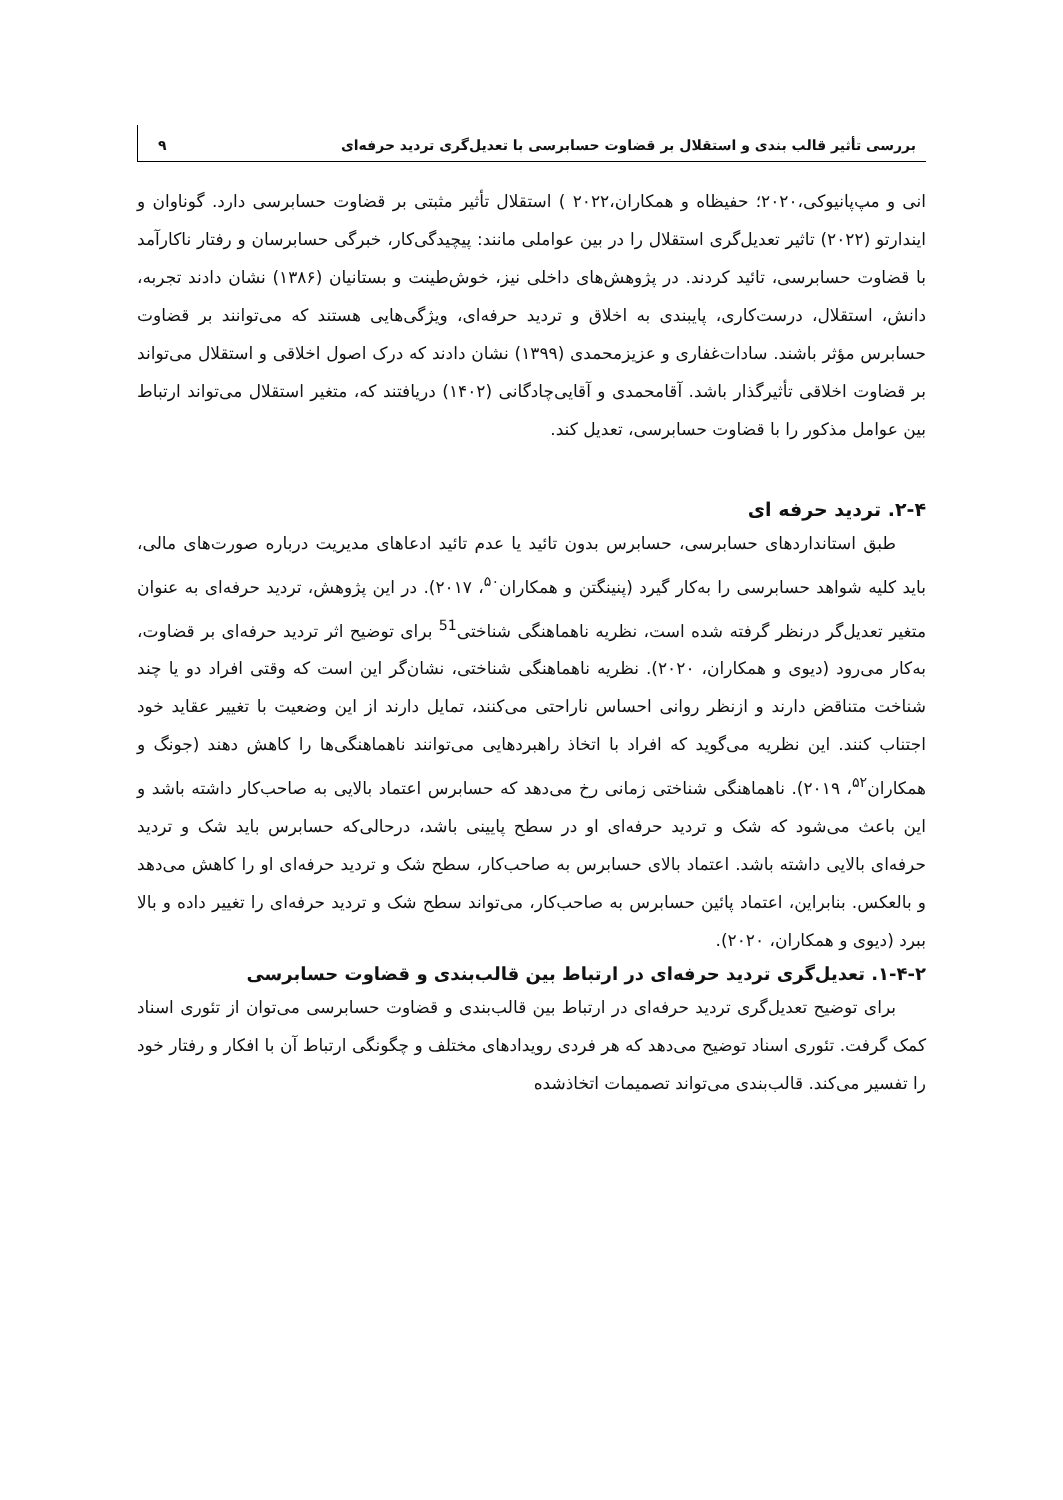بررسی تأثیر قالب بندی و استقلال بر قضاوت حسابرسی با تعدیل‌گری تردید حرفه‌ای ۹
انی و مپ‌پانیوکی،۲۰۲۰؛ حفیظاه و همکاران،۲۰۲۲ ) استقلال تأثیر مثبتی بر قضاوت حسابرسی دارد. گوناوان و ایندارتو (۲۰۲۲) تاثیر تعدیل‌گری استقلال را در بین عواملی مانند: پیچیدگی‌کار، خبرگی حسابرسان و رفتار ناکارآمد با قضاوت حسابرسی، تائید کردند. در پژوهش‌های داخلی نیز، خوش‌طینت و بستانیان (۱۳۸۶) نشان دادند تجربه، دانش، استقلال، درست‌کاری، پایبندی به اخلاق و تردید حرفه‌ای، ویژگی‌هایی هستند که می‌توانند بر قضاوت حسابرس مؤثر باشند. سادات‌غفاری و عزیزمحمدی (۱۳۹۹) نشان دادند که درک اصول اخلاقی و استقلال می‌تواند بر قضاوت اخلاقی تأثیرگذار باشد. آقامحمدی و آقایی‌چادگانی (۱۴۰۲) دریافتند که، متغیر استقلال می‌تواند ارتباط بین عوامل مذکور را با قضاوت حسابرسی، تعدیل کند.
۲-۴. تردید حرفه ای
طبق استانداردهای حسابرسی، حسابرس بدون تائید یا عدم تائید ادعاهای مدیریت درباره صورت‌های مالی، باید کلیه شواهد حسابرسی را به‌کار گیرد (پنینگتن و همکاران<sup>۵۰</sup>، ۲۰۱۷). در این پژوهش، تردید حرفه‌ای به عنوان متغیر تعدیل‌گر درنظر گرفته شده است، نظریه ناهماهنگی شناختی<sup>51</sup> برای توضیح اثر تردید حرفه‌ای بر قضاوت، به‌کار می‌رود (دیوی و همکاران، ۲۰۲۰). نظریه ناهماهنگی شناختی، نشان‌گر این است که وقتی افراد دو یا چند شناخت متناقض دارند و ازنظر روانی احساس ناراحتی می‌کنند، تمایل دارند از این وضعیت با تغییر عقاید خود اجتناب کنند. این نظریه می‌گوید که افراد با اتخاذ راهبردهایی می‌توانند ناهماهنگی‌ها را کاهش دهند (جونگ و همکاران<sup>۵۲</sup>، ۲۰۱۹). ناهماهنگی شناختی زمانی رخ می‌دهد که حسابرس اعتماد بالایی به صاحب‌کار داشته باشد و این باعث می‌شود که شک و تردید حرفه‌ای او در سطح پایینی باشد، درحالی‌که حسابرس باید شک و تردید حرفه‌ای بالایی داشته باشد. اعتماد بالای حسابرس به صاحب‌کار، سطح شک و تردید حرفه‌ای او را کاهش می‌دهد و بالعکس. بنابراین، اعتماد پائین حسابرس به صاحب‌کار، می‌تواند سطح شک و تردید حرفه‌ای را تغییر داده و بالا ببرد (دیوی و همکاران، ۲۰۲۰).
۱-۴-۲. تعدیل‌گری تردید حرفه‌ای در ارتباط بین قالب‌بندی و قضاوت حسابرسی
برای توضیح تعدیل‌گری تردید حرفه‌ای در ارتباط بین قالب‌بندی و قضاوت حسابرسی می‌توان از تئوری اسناد کمک گرفت. تئوری اسناد توضیح می‌دهد که هر فردی رویدادهای مختلف و چگونگی ارتباط آن با افکار و رفتار خود را تفسیر می‌کند. قالب‌بندی می‌تواند تصمیمات اتخاذشده